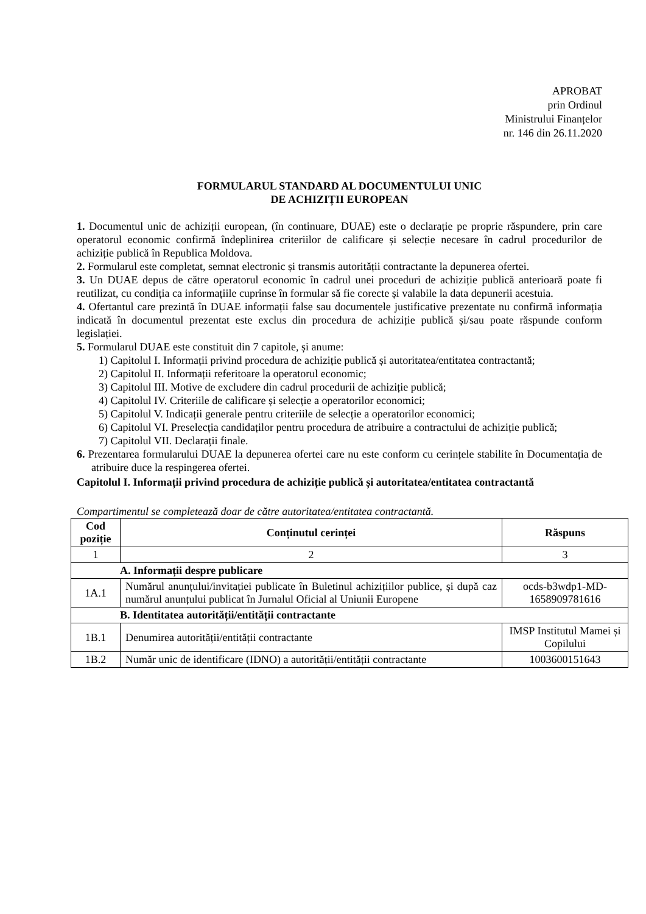APROBAT
prin Ordinul
Ministrului Finanțelor
nr. 146 din 26.11.2020
FORMULARUL STANDARD AL DOCUMENTULUI UNIC
DE ACHIZIȚII EUROPEAN
1. Documentul unic de achiziții european, (în continuare, DUAE) este o declarație pe proprie răspundere, prin care operatorul economic confirmă îndeplinirea criteriilor de calificare și selecție necesare în cadrul procedurilor de achiziție publică în Republica Moldova.
2. Formularul este completat, semnat electronic și transmis autorității contractante la depunerea ofertei.
3. Un DUAE depus de către operatorul economic în cadrul unei proceduri de achiziție publică anterioară poate fi reutilizat, cu condiția ca informațiile cuprinse în formular să fie corecte și valabile la data depunerii acestuia.
4. Ofertantul care prezintă în DUAE informații false sau documentele justificative prezentate nu confirmă informația indicată în documentul prezentat este exclus din procedura de achiziție publică și/sau poate răspunde conform legislației.
5. Formularul DUAE este constituit din 7 capitole, și anume:
1) Capitolul I. Informații privind procedura de achiziție publică și autoritatea/entitatea contractantă;
2) Capitolul II. Informații referitoare la operatorul economic;
3) Capitolul III. Motive de excludere din cadrul procedurii de achiziție publică;
4) Capitolul IV. Criteriile de calificare și selecție a operatorilor economici;
5) Capitolul V. Indicații generale pentru criteriile de selecție a operatorilor economici;
6) Capitolul VI. Preselecția candidaților pentru procedura de atribuire a contractului de achiziție publică;
7) Capitolul VII. Declarații finale.
6. Prezentarea formularului DUAE la depunerea ofertei care nu este conform cu cerințele stabilite în Documentația de atribuire duce la respingerea ofertei.
Capitolul I. Informații privind procedura de achiziție publică și autoritatea/entitatea contractantă
Compartimentul se completează doar de către autoritatea/entitatea contractantă.
| Cod poziție | Conținutul cerinței | Răspuns |
| --- | --- | --- |
| 1 | 2 | 3 |
| A. Informații despre publicare | | |
| 1A.1 | Numărul anunțului/invitației publicate în Buletinul achizițiilor publice, și după caz numărul anunțului publicat în Jurnalul Oficial al Uniunii Europene | ocds-b3wdp1-MD-1658909781616 |
| B. Identitatea autorității/entității contractante | | |
| 1B.1 | Denumirea autorității/entității contractante | IMSP Institutul Mamei și Copilului |
| 1B.2 | Număr unic de identificare (IDNO) a autorității/entității contractante | 1003600151643 |